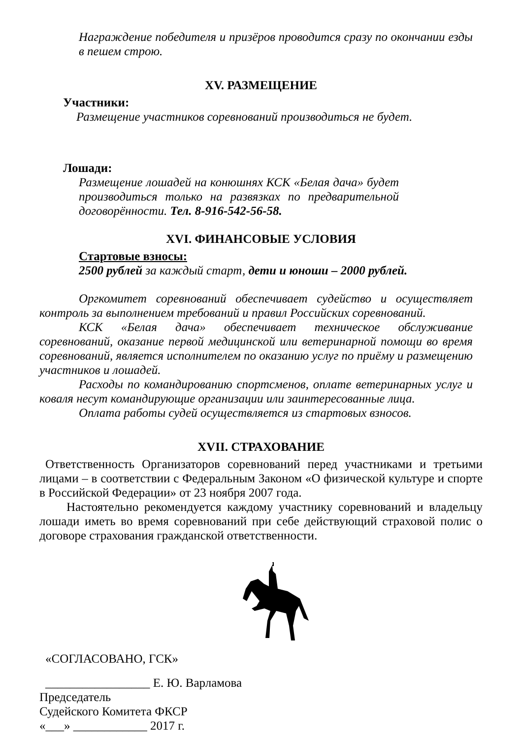Награждение победителя и призёров проводится сразу по окончании езды в пешем строю.
XV. РАЗМЕЩЕНИЕ
Участники:
Размещение участников соревнований производиться не будет.
Лошади:
Размещение лошадей на конюшнях КСК «Белая дача» будет производиться только на развязках по предварительной договорённости. Тел. 8-916-542-56-58.
XVI. ФИНАНСОВЫЕ УСЛОВИЯ
Стартовые взносы:
2500 рублей за каждый старт, дети и юноши – 2000 рублей.
Оргкомитет соревнований обеспечивает судейство и осуществляет контроль за выполнением требований и правил Российских соревнований.
КСК «Белая дача» обеспечивает техническое обслуживание соревнований, оказание первой медицинской или ветеринарной помощи во время соревнований, является исполнителем по оказанию услуг по приёму и размещению участников и лошадей.
Расходы по командированию спортсменов, оплате ветеринарных услуг и коваля несут командирующие организации или заинтересованные лица.
Оплата работы судей осуществляется из стартовых взносов.
XVII. СТРАХОВАНИЕ
Ответственность Организаторов соревнований перед участниками и третьими лицами – в соответствии с Федеральным Законом «О физической культуре и спорте в Российской Федерации» от 23 ноября 2007 года.
Настоятельно рекомендуется каждому участнику соревнований и владельцу лошади иметь во время соревнований при себе действующий страховой полис о договоре страхования гражданской ответственности.
«СОГЛАСОВАНО, ГСК»
_________________ Е. Ю. Варламова
Председатель
Судейского Комитета ФКСР
«___» ____________ 2017 г.